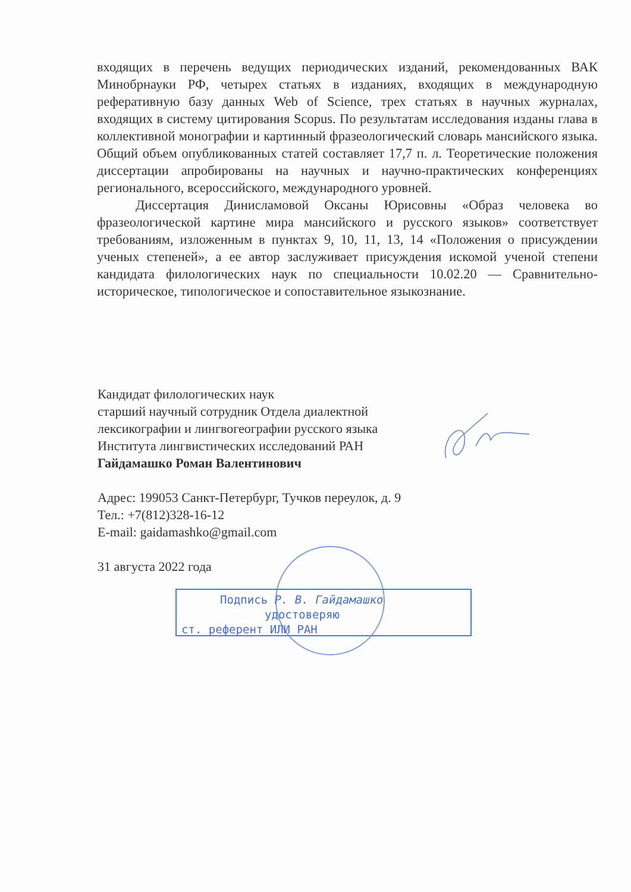входящих в перечень ведущих периодических изданий, рекомендованных ВАК Минобрнауки РФ, четырех статьях в изданиях, входящих в международную реферативную базу данных Web of Science, трех статьях в научных журналах, входящих в систему цитирования Scopus. По результатам исследования изданы глава в коллективной монографии и картинный фразеологический словарь мансийского языка. Общий объем опубликованных статей составляет 17,7 п. л. Теоретические положения диссертации апробированы на научных и научно-практических конференциях регионального, всероссийского, международного уровней.
Диссертация Динисламовой Оксаны Юрисовны «Образ человека во фразеологической картине мира мансийского и русского языков» соответствует требованиям, изложенным в пунктах 9, 10, 11, 13, 14 «Положения о присуждении ученых степеней», а ее автор заслуживает присуждения искомой ученой степени кандидата филологических наук по специальности 10.02.20 — Сравнительно-историческое, типологическое и сопоставительное языкознание.
Кандидат филологических наук
старший научный сотрудник Отдела диалектной
лексикографии и лингвогеографии русского языка
Института лингвистических исследований РАН
Гайдамашко Роман Валентинович
Адрес: 199053 Санкт-Петербург, Тучков переулок, д. 9
Тел.: +7(812)328-16-12
E-mail: gaidamashko@gmail.com
31 августа 2022 года
Подпись Р. В. Гайдамашко
удостоверяю
ст. референт ИЛИ РАН